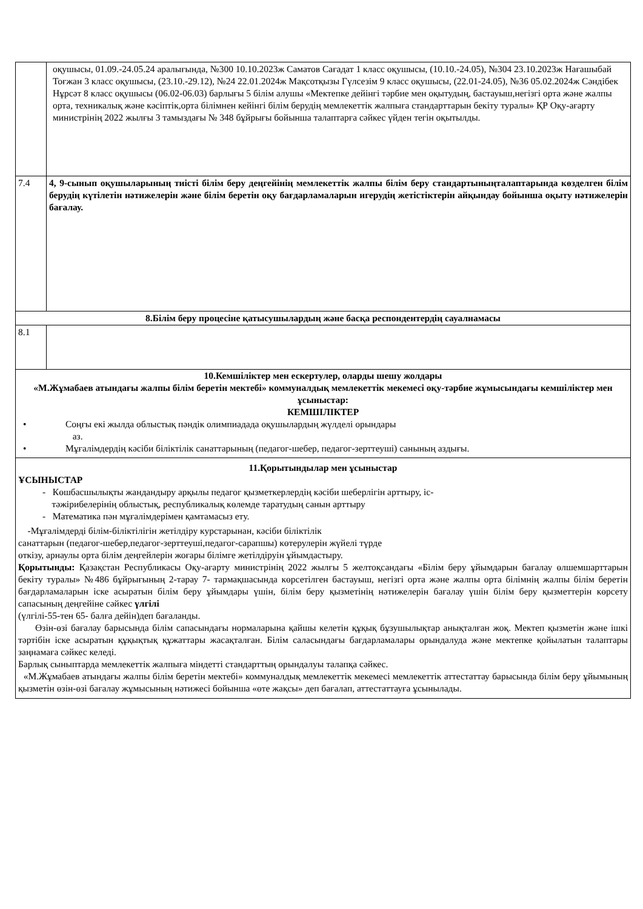| | оқушысы, 01.09.-24.05.24 аралығында, №300 10.10.2023ж Саматов Сағадат 1 класс оқушысы, (10.10.-24.05), №304 23.10.2023ж Нағашыбай Тоғжан 3 класс оқушысы, (23.10.-29.12), №24 22.01.2024ж Мақсотқызы Гүлсезім 9 класс оқушысы, (22.01-24.05), №36 05.02.2024ж Сәндібек Нұрсәт 8 класс оқушысы (06.02-06.03) барлығы 5 білім алушы «Мектепке дейінгі тәрбие мен оқытудың, бастауыш,негізгі орта және жалпы орта, техникалық және кәсіптік,орта білімнен кейінгі білім берудің мемлекеттік жалпыға стандарттарын бекіту туралы» ҚР Оқу-ағарту министрінің 2022 жылғы 3 тамыздағы № 348 бұйрығы бойынша талаптарға сәйкес үйден тегін оқытылды. |
| 7.4 | 4, 9-сынып оқушыларының тиісті білім беру деңгейінің мемлекеттік жалпы білім беру стандартыныңталаптарында көзделген білім берудің күтілетін нәтижелерін және білім беретін оқу бағдарламаларын игерудің жетістіктерін айқындау бойынша оқыту нәтижелерін бағалау. |
| 8.Білім беру процесіне қатысушылардың және басқа респондентердің сауалнамасы | |
| 8.1 | |
| 10.Кемшіліктер мен ескертулер, оларды шешу жолдары «М.Жұмабаев атындағы жалпы білім беретін мектебі» коммуналдық мемлекеттік мекемесі оқу-тәрбие жұмысындағы кемшіліктер мен ұсыныстар: КЕМШІЛІКТЕР • Соңғы екі жылда облыстық пәндік олимпиадада оқушылардың жүлделі орындары аз. • Мұғалімдердің кәсіби біліктілік санаттарының (педагог-шебер, педагог-зерттеуші) санының аздығы. | |
| 11.Қорытындылар мен ұсыныстар ҰСЫНЫСТАР - Көшбасшылықты жандандыру арқылы педагог қызметкерлердің кәсіби шеберлігін арттыру, іс- тәжірибелерінің облыстық, республикалық көлемде таратудың санын арттыру - Математика пән мұғалімдерімен қамтамасыз ету. -Мұғалімдерді білім-біліктілігін жетілдіру курстарынан, кәсіби біліктілік санаттарын (педагог-шебер,педагог-зерттеуші,педагог-сарапшы) көтерулерін жүйелі түрде өткізу, арнаулы орта білім деңгейлерін жоғары білімге жетілдіруін ұйымдастыру. Қорытынды: Қазақстан Республикасы Оқу-ағарту министрінің 2022 жылғы 5 желтоқсандағы «Білім беру ұйымдарын бағалау өлшемшарттарын бекіту туралы» №486 бұйрығының 2-тарау 7- тармақшасында көрсетілген бастауыш, негізгі орта және жалпы орта білімнің жалпы білім беретін бағдарламаларын іске асыратын білім беру ұйымдары үшін, білім беру қызметінің нәтижелерін бағалау үшін білім беру қызметтерін көрсету сапасының деңгейіне сәйкес үлгілі (үлгілі-55-тен 65- балға дейін)деп бағаланды. Өзін-өзі бағалау барысында білім сапасындағы нормаларына қайшы келетін құқық бұзушылықтар анықталған жоқ. Мектеп қызметін және ішкі тәртібін іске асыратын құқықтық құжаттары жасақталған. Білім саласындағы бағдарламалары орындалуда және мектепке қойылатын талаптары заңнамаға сәйкес келеді. Барлық сыныптарда мемлекеттік жалпыға міндетті стандарттың орындалуы талапқа сәйкес. «М.Жұмабаев атындағы жалпы білім беретін мектебі» коммуналдық мемлекеттік мекемесі мемлекеттік аттестаттау барысында білім беру ұйымының қызметін өзін-өзі бағалау жұмысының нәтижесі бойынша «өте жақсы» деп бағалап, аттестаттауға ұсынылады. | |